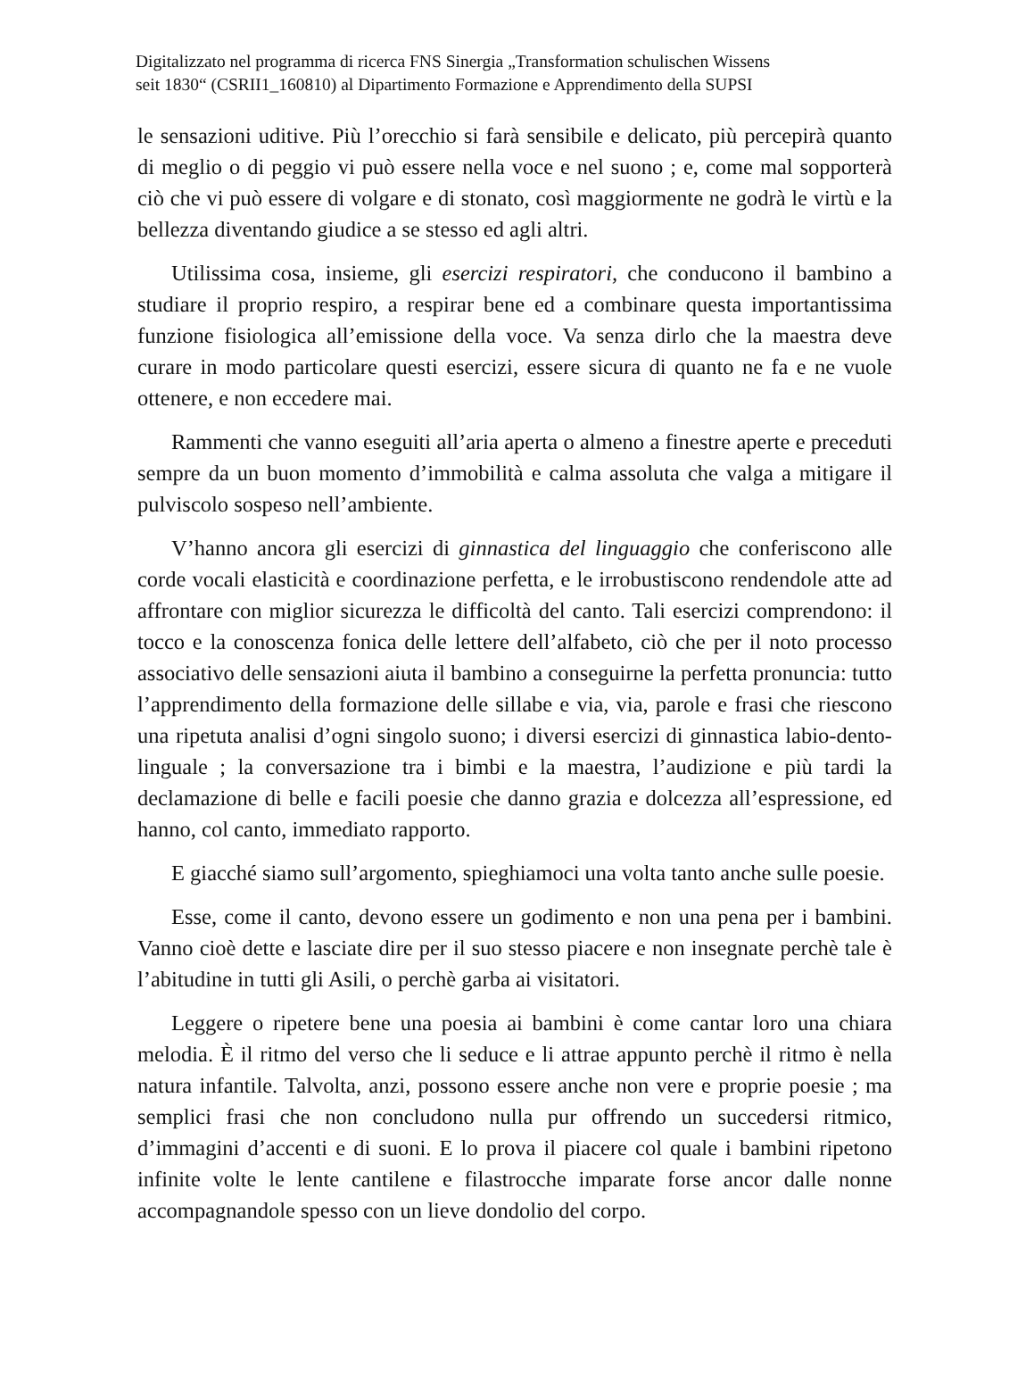Digitalizzato nel programma di ricerca FNS Sinergia „Transformation schulischen Wissens
seit 1830“ (CSRII1_160810) al Dipartimento Formazione e Apprendimento della SUPSI
le sensazioni uditive. Più l’orecchio si farà sensibile e delicato, più percepirà quanto di meglio o di peggio vi può essere nella voce e nel suono ; e, come mal sopporterà ciò che vi può essere di volgare e di stonato, così maggiormente ne godrà le virtù e la bellezza diventando giudice a se stesso ed agli altri.
Utilissima cosa, insieme, gli esercizi respiratori, che conducono il bambino a studiare il proprio respiro, a respirar bene ed a combinare questa importantissima funzione fisiologica all’emissione della voce. Va senza dirlo che la maestra deve curare in modo particolare questi esercizi, essere sicura di quanto ne fa e ne vuole ottenere, e non eccedere mai.
Rammenti che vanno eseguiti all’aria aperta o almeno a finestre aperte e preceduti sempre da un buon momento d’immobilità e calma assoluta che valga a mitigare il pulviscolo sospeso nell’ambiente.
V’hanno ancora gli esercizi di ginnastica del linguaggio che conferiscono alle corde vocali elasticità e coordinazione perfetta, e le irrobustiscono rendendole atte ad affrontare con miglior sicurezza le difficoltà del canto. Tali esercizi comprendono: il tocco e la conoscenza fonica delle lettere dell’alfabeto, ciò che per il noto processo associativo delle sensazioni aiuta il bambino a conseguirne la perfetta pronuncia: tutto l’apprendimento della formazione delle sillabe e via, via, parole e frasi che riescono una ripetuta analisi d’ogni singolo suono; i diversi esercizi di ginnastica labio-dento-linguale ; la conversazione tra i bimbi e la maestra, l’audizione e più tardi la declamazione di belle e facili poesie che danno grazia e dolcezza all’espressione, ed hanno, col canto, immediato rapporto.
E giacché siamo sull’argomento, spieghiamoci una volta tanto anche sulle poesie.
Esse, come il canto, devono essere un godimento e non una pena per i bambini. Vanno cioè dette e lasciate dire per il suo stesso piacere e non insegnate perchè tale è l’abitudine in tutti gli Asili, o perchè garba ai visitatori.
Leggere o ripetere bene una poesia ai bambini è come cantar loro una chiara melodia. È il ritmo del verso che li seduce e li attrae appunto perchè il ritmo è nella natura infantile. Talvolta, anzi, possono essere anche non vere e proprie poesie ; ma semplici frasi che non concludono nulla pur offrendo un succedersi ritmico, d’immagini d’accenti e di suoni. E lo prova il piacere col quale i bambini ripetono infinite volte le lente cantilene e filastrocche imparate forse ancor dalle nonne accompagnandole spesso con un lieve dondolio del corpo.